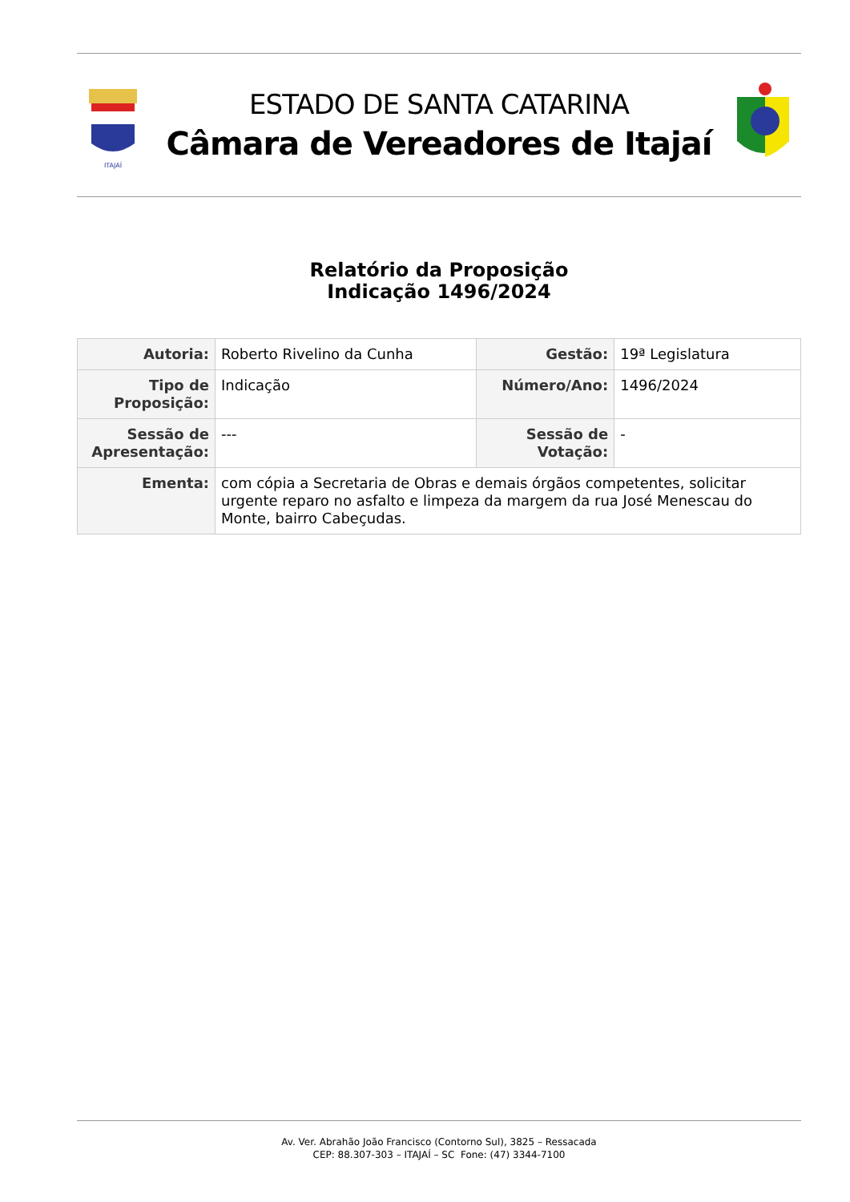ITAJAÍ
ESTADO DE SANTA CATARINA
Câmara de Vereadores de Itajaí
Relatório da Proposição
Indicação 1496/2024
| Autoria: | Roberto Rivelino da Cunha | Gestão: | 19ª Legislatura |
| Tipo de Proposição: | Indicação | Número/Ano: | 1496/2024 |
| Sessão de Apresentação: | --- | Sessão de Votação: | - |
| Ementa: | com cópia a Secretaria de Obras e demais órgãos competentes, solicitar urgente reparo no asfalto e limpeza da margem da rua José Menescau do Monte, bairro Cabeçudas. | | |
Av. Ver. Abrahão João Francisco (Contorno Sul), 3825 – Ressacada
CEP: 88.307-303 – ITAJAÍ – SC Fone: (47) 3344-7100